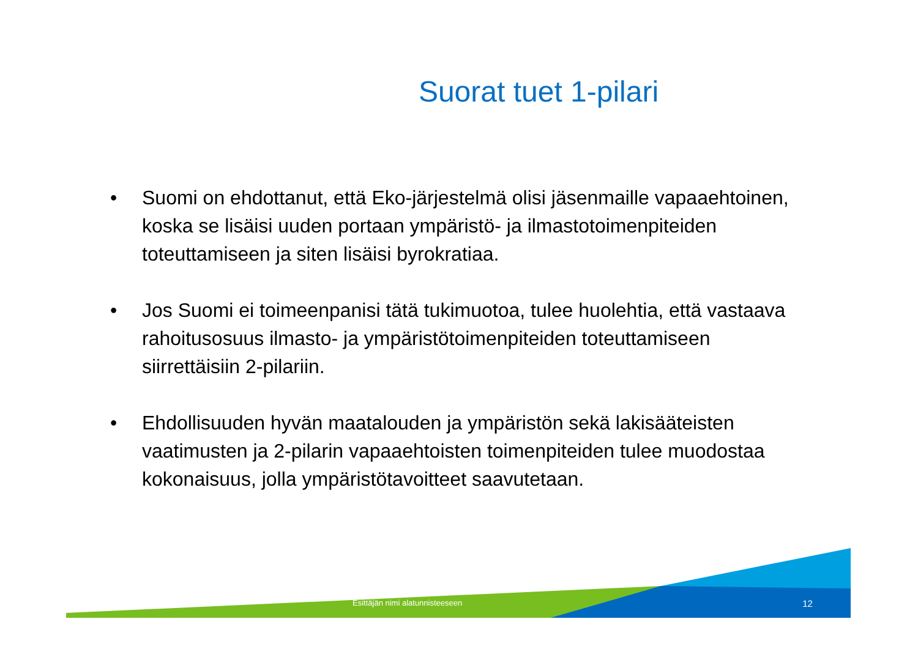Suorat tuet 1-pilari
• Suomi on ehdottanut, että Eko-järjestelmä olisi jäsenmaille vapaaehtoinen, koska se lisäisi uuden portaan ympäristö- ja ilmastotoimenpiteiden toteuttamiseen ja siten lisäisi byrokratiaa.
• Jos Suomi ei toimeenpanisi tätä tukimuotoa, tulee huolehtia, että vastaava rahoitusosuus ilmasto- ja ympäristötoimenpiteiden toteuttamiseen siirrettäisiin 2-pilariin.
• Ehdollisuuden hyvän maatalouden ja ympäristön sekä lakisääteisten vaatimusten ja 2-pilarin vapaaehtoisten toimenpiteiden tulee muodostaa kokonaisuus, jolla ympäristötavoitteet saavutetaan.
Esittäjän nimi alatunnisteeseen 12